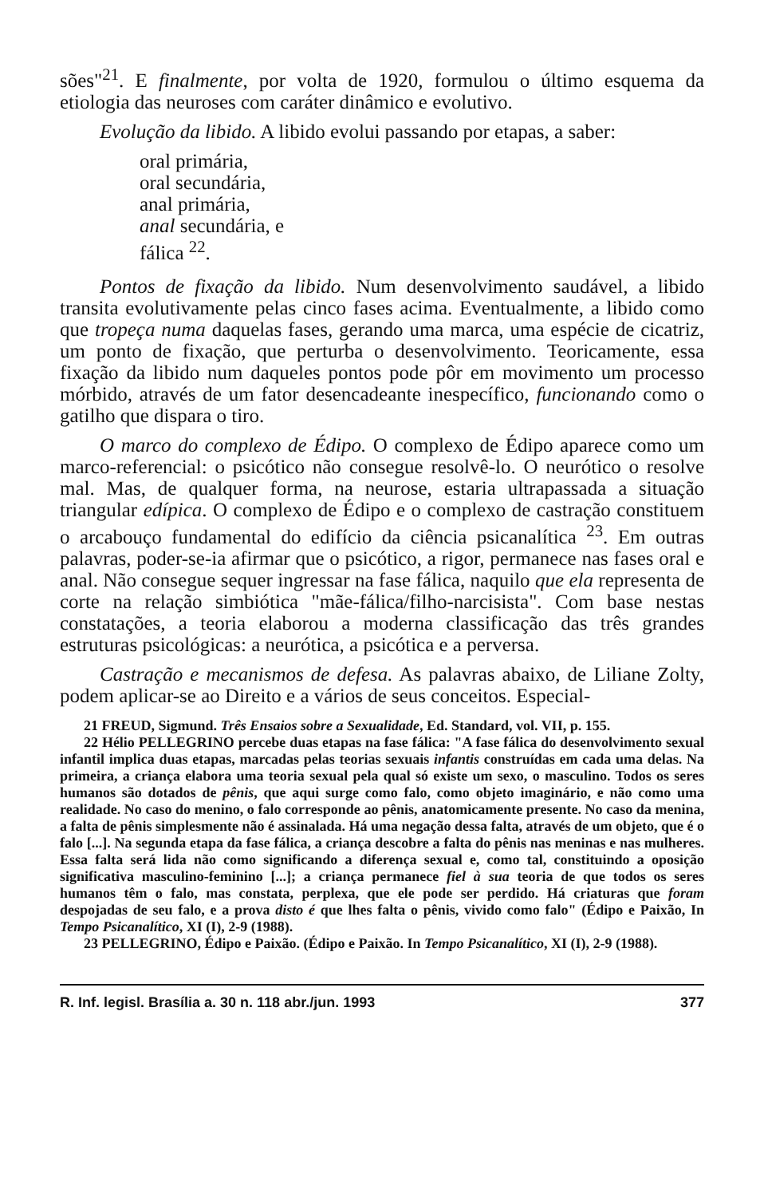sões"<sup>21</sup>. E finalmente, por volta de 1920, formulou o último esquema da etiologia das neuroses com caráter dinâmico e evolutivo.
Evolução da libido. A libido evolui passando por etapas, a saber:
oral primária,
oral secundária,
anal primária,
anal secundária, e
fálica <sup>22</sup>.
Pontos de fixação da libido. Num desenvolvimento saudável, a libido transita evolutivamente pelas cinco fases acima. Eventualmente, a libido como que tropeça numa daquelas fases, gerando uma marca, uma espécie de cicatriz, um ponto de fixação, que perturba o desenvolvimento. Teoricamente, essa fixação da libido num daqueles pontos pode pôr em movimento um processo mórbido, através de um fator desencadeante inespecífico, funcionando como o gatilho que dispara o tiro.
O marco do complexo de Édipo. O complexo de Édipo aparece como um marco-referencial: o psicótico não consegue resolvê-lo. O neurótico o resolve mal. Mas, de qualquer forma, na neurose, estaria ultrapassada a situação triangular edípica. O complexo de Édipo e o complexo de castração constituem o arcabouço fundamental do edifício da ciência psicanalítica <sup>23</sup>. Em outras palavras, poder-se-ia afirmar que o psicótico, a rigor, permanece nas fases oral e anal. Não consegue sequer ingressar na fase fálica, naquilo que ela representa de corte na relação simbiótica "mãe-fálica/filho-narcisista". Com base nestas constatações, a teoria elaborou a moderna classificação das três grandes estruturas psicológicas: a neurótica, a psicótica e a perversa.
Castração e mecanismos de defesa. As palavras abaixo, de Liliane Zolty, podem aplicar-se ao Direito e a vários de seus conceitos. Especial-
21 FREUD, Sigmund. Três Ensaios sobre a Sexualidade, Ed. Standard, vol. VII, p. 155.
22 Hélio PELLEGRINO percebe duas etapas na fase fálica: "A fase fálica do desenvolvimento sexual infantil implica duas etapas, marcadas pelas teorias sexuais infantis construídas em cada uma delas. Na primeira, a criança elabora uma teoria sexual pela qual só existe um sexo, o masculino. Todos os seres humanos são dotados de pênis, que aqui surge como falo, como objeto imaginário, e não como uma realidade. No caso do menino, o falo corresponde ao pênis, anatomicamente presente. No caso da menina, a falta de pênis simplesmente não é assinalada. Há uma negação dessa falta, através de um objeto, que é o falo [...]. Na segunda etapa da fase fálica, a criança descobre a falta do pênis nas meninas e nas mulheres. Essa falta será lida não como significando a diferença sexual e, como tal, constituindo a oposição significativa masculino-feminino [...]; a criança permanece fiel à sua teoria de que todos os seres humanos têm o falo, mas constata, perplexa, que ele pode ser perdido. Há criaturas que foram despojadas de seu falo, e a prova disto é que lhes falta o pênis, vivido como falo" (Édipo e Paixão, In Tempo Psicanalítico, XI (I), 2-9 (1988).
23 PELLEGRINO, Édipo e Paixão. (Édipo e Paixão. In Tempo Psicanalítico, XI (I), 2-9 (1988).
R. Inf. legisl. Brasília a. 30 n. 118 abr./jun. 1993 377